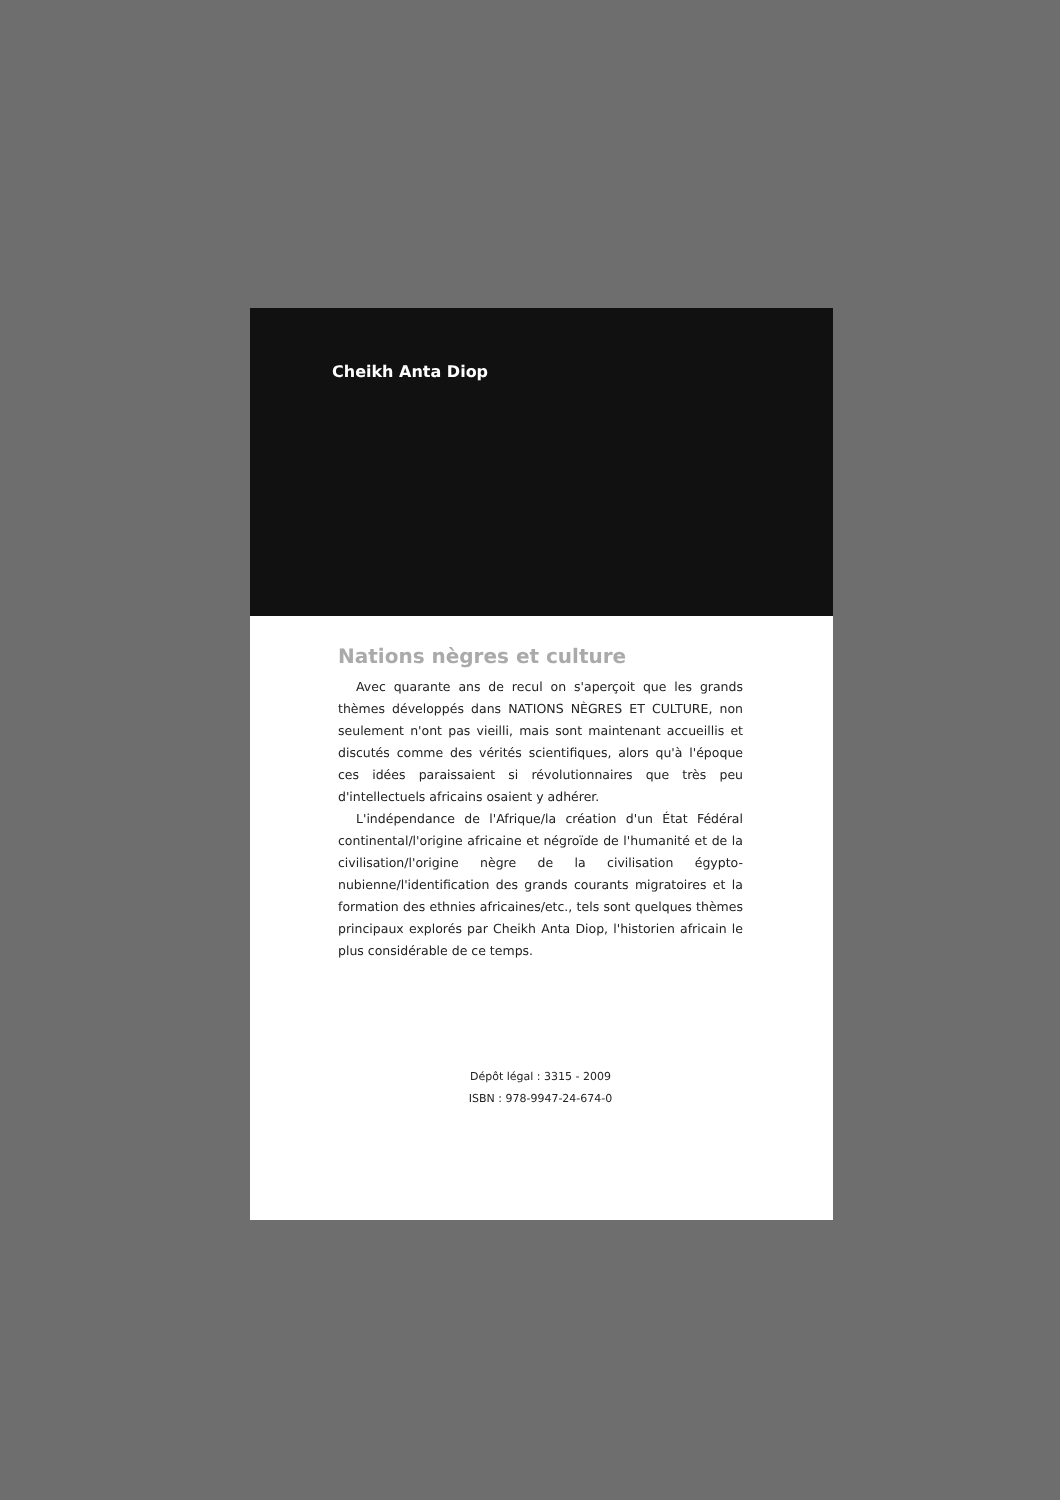Cheikh Anta Diop
Nations nègres et culture
Avec quarante ans de recul on s'aperçoit que les grands thèmes développés dans NATIONS NÈGRES ET CULTURE, non seulement n'ont pas vieilli, mais sont maintenant accueillis et discutés comme des vérités scientifiques, alors qu'à l'époque ces idées paraissaient si révolutionnaires que très peu d'intellectuels africains osaient y adhérer.
L'indépendance de l'Afrique/la création d'un État Fédéral continental/l'origine africaine et négroïde de l'humanité et de la civilisation/l'origine nègre de la civilisation égypto-nubienne/l'identification des grands courants migratoires et la formation des ethnies africaines/etc., tels sont quelques thèmes principaux explorés par Cheikh Anta Diop, l'historien africain le plus considérable de ce temps.
Dépôt légal : 3315 - 2009
ISBN : 978-9947-24-674-0